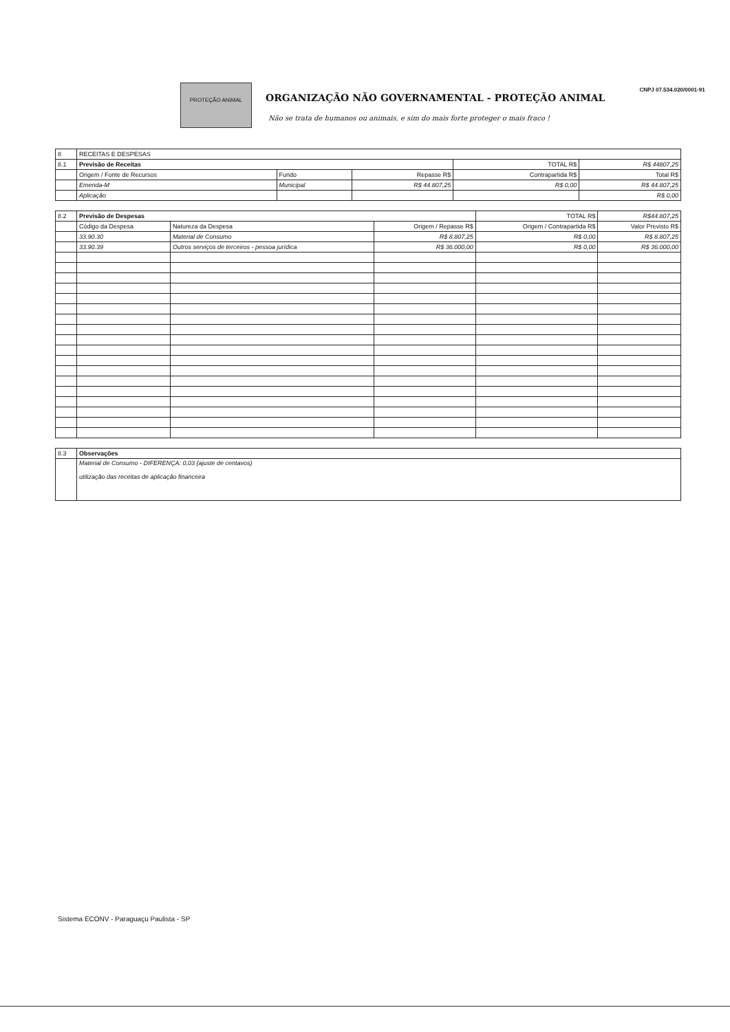PROTEÇÃO ANIMAL
ORGANIZAÇÃO NÃO GOVERNAMENTAL - PROTEÇÃO ANIMAL
Não se trata de humanos ou animais, e sim do mais forte proteger o mais fraco !
CNPJ 07.534.020/0001-91
| 8 | RECEITAS E DESPESAS | | | | |
| 8.1 | Previsão de Receitas | | | TOTAL R$ | R$ 44807,25 |
| | Origem / Fonte de Recursos | Fundo | Repasse R$ | Contrapartida R$ | Total R$ |
| | Emenda-M | Municipal | R$ 44.807,25 | R$ 0,00 | R$ 44.807,25 |
| | Aplicação | | | | R$ 0,00 |
| 8.2 | Previsão de Despesas | | | TOTAL R$ | R$44.807,25 |
| | Código da Despesa | Natureza da Despesa | Origem / Repasse R$ | Origem / Contrapartida R$ | Valor Previsto R$ |
| | 33.90.30 | Material de Consumo | R$ 8.807,25 | R$ 0,00 | R$ 8.807,25 |
| | 33.90.39 | Outros serviços de terceiros - pessoa jurídica | R$ 36.000,00 | R$ 0,00 | R$ 36.000,00 |
| 8.3 | Observações |
| | Material de Consumo - DIFERENÇA: 0,03 (ajuste de centavos) utilização das receitas de aplicação financeira |
Sistema ECONV - Paraguaçu Paulista - SP